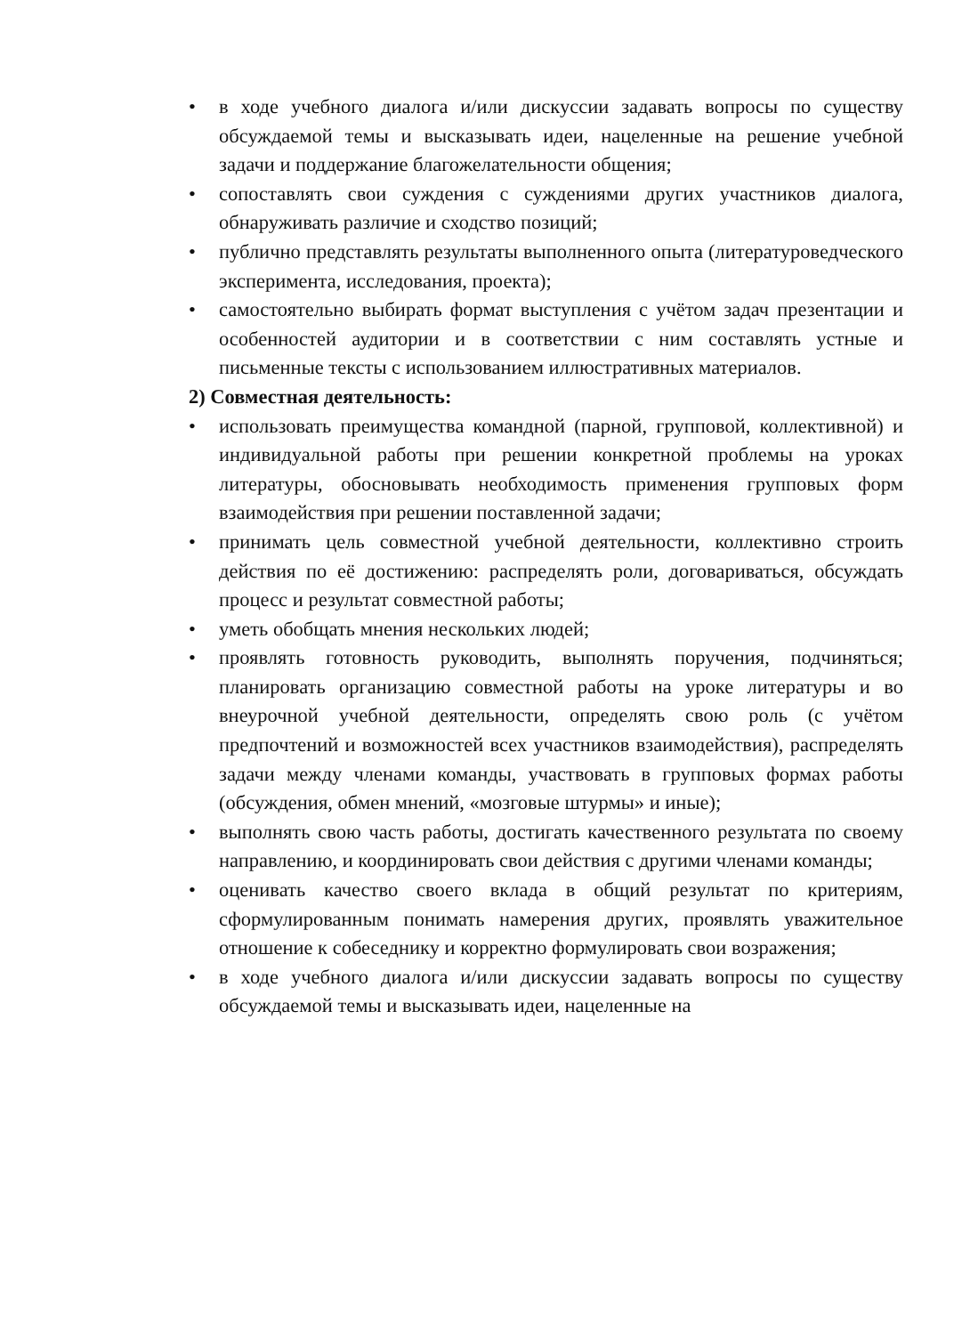• в ходе учебного диалога и/или дискуссии задавать вопросы по существу обсуждаемой темы и высказывать идеи, нацеленные на решение учебной задачи и поддержание благожелательности общения;
• сопоставлять свои суждения с суждениями других участников диалога, обнаруживать различие и сходство позиций;
• публично представлять результаты выполненного опыта (литературоведческого эксперимента, исследования, проекта);
• самостоятельно выбирать формат выступления с учётом задач презентации и особенностей аудитории и в соответствии с ним составлять устные и письменные тексты с использованием иллюстративных материалов.
2) Совместная деятельность:
• использовать преимущества командной (парной, групповой, коллективной) и индивидуальной работы при решении конкретной проблемы на уроках литературы, обосновывать необходимость применения групповых форм взаимодействия при решении поставленной задачи;
• принимать цель совместной учебной деятельности, коллективно строить действия по её достижению: распределять роли, договариваться, обсуждать процесс и результат совместной работы;
• уметь обобщать мнения нескольких людей;
• проявлять готовность руководить, выполнять поручения, подчиняться; планировать организацию совместной работы на уроке литературы и во внеурочной учебной деятельности, определять свою роль (с учётом предпочтений и возможностей всех участников взаимодействия), распределять задачи между членами команды, участвовать в групповых формах работы (обсуждения, обмен мнений, «мозговые штурмы» и иные);
• выполнять свою часть работы, достигать качественного результата по своему направлению, и координировать свои действия с другими членами команды;
• оценивать качество своего вклада в общий результат по критериям, сформулированным понимать намерения других, проявлять уважительное отношение к собеседнику и корректно формулировать свои возражения;
• в ходе учебного диалога и/или дискуссии задавать вопросы по существу обсуждаемой темы и высказывать идеи, нацеленные на